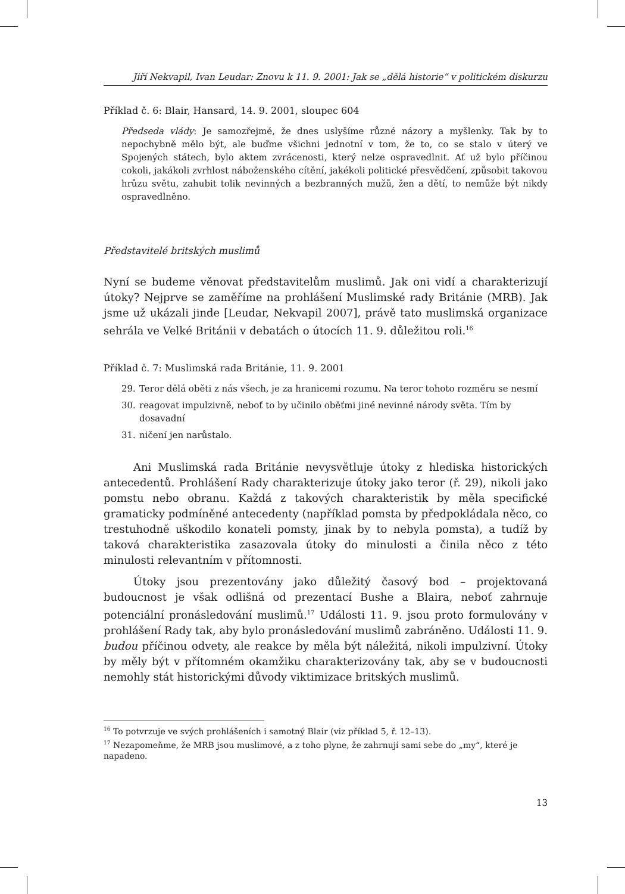Jiří Nekvapil, Ivan Leudar: Znovu k 11. 9. 2001: Jak se „dělá historie“ v politickém diskurzu
Příklad č. 6: Blair, Hansard, 14. 9. 2001, sloupec 604
Předseda vlády: Je samozřejmé, že dnes uslyšíme různé názory a myšlenky. Tak by to nepochybně mělo být, ale buďme všichni jednotní v tom, že to, co se stalo v úterý ve Spojených státech, bylo aktem zvrácenosti, který nelze ospravedlnit. Ať už bylo příčinou cokoli, jakákoli zvrhlost náboženského cítění, jakékoli politické přesvědčení, způsobit takovou hrůzu světu, zahubit tolik nevinných a bezbranných mužů, žen a dětí, to nemůže být nikdy ospravedlněno.
Představitelé britských muslimů
Nyní se budeme věnovat představitelům muslimů. Jak oni vidí a charakterizují útoky? Nejprve se zaměříme na prohlášení Muslimské rady Británie (MRB). Jak jsme už ukázali jinde [Leudar, Nekvapil 2007], právě tato muslimská organizace sehrála ve Velké Británii v debatách o útocích 11. 9. důležitou roli.<sup>16</sup>
Příklad č. 7: Muslimská rada Británie, 11. 9. 2001
29. Teror dělá oběti z nás všech, je za hranicemi rozumu. Na teror tohoto rozměru se nesmí
30. reagovat impulzivně, neboť to by učinilo oběťmi jiné nevinné národy světa. Tím by dosavadní
31. ničení jen narůstalo.
Ani Muslimská rada Británie nevysvětluje útoky z hlediska historických antecedentů. Prohlášení Rady charakterizuje útoky jako teror (ř. 29), nikoli jako pomstu nebo obranu. Každá z takových charakteristik by měla specifické gramaticky podmíněné antecedenty (například pomsta by předpokládala něco, co trestuhodně uškodilo konateli pomsty, jinak by to nebyla pomsta), a tudíž by taková charakteristika zasazovala útoky do minulosti a činila něco z této minulosti relevantním v přítomnosti.
Útoky jsou prezentovány jako důležitý časový bod – projektovaná budoucnost je však odlišná od prezentací Bushe a Blaira, neboť zahrnuje potenciální pronásledování muslimů.<sup>17</sup> Události 11. 9. jsou proto formulovány v prohlášení Rady tak, aby bylo pronásledování muslimů zabráněno. Události 11. 9. budou příčinou odvety, ale reakce by měla být náležitá, nikoli impulzivní. Útoky by měly být v přítomném okamžiku charakterizovány tak, aby se v budoucnosti nemohly stát historickými důvody viktimizace britských muslimů.
<sup>16</sup> To potvrzuje ve svých prohlášeních i samotný Blair (viz příklad 5, ř. 12–13).
<sup>17</sup> Nezapomeňme, že MRB jsou muslimové, a z toho plyne, že zahrnují sami sebe do „my“, které je napadeno.
13